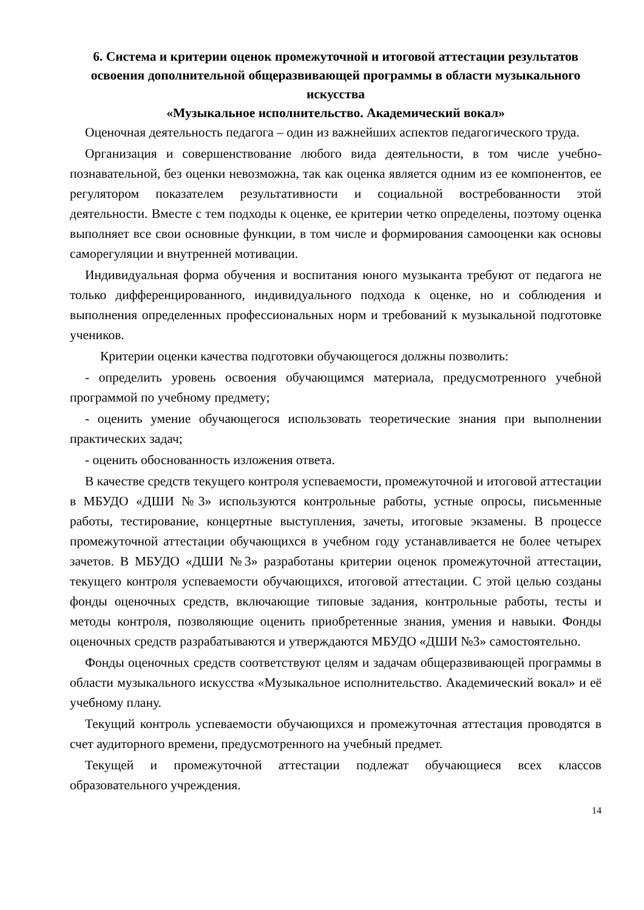6. Система и критерии оценок промежуточной и итоговой аттестации результатов освоения дополнительной общеразвивающей программы в области музыкального искусства
«Музыкальное исполнительство. Академический вокал»
Оценочная деятельность педагога – один из важнейших аспектов педагогического труда.
Организация и совершенствование любого вида деятельности, в том числе учебно-познавательной, без оценки невозможна, так как оценка является одним из ее компонентов, ее регулятором показателем результативности и социальной востребованности этой деятельности. Вместе с тем подходы к оценке, ее критерии четко определены, поэтому оценка выполняет все свои основные функции, в том числе и формирования самооценки как основы саморегуляции и внутренней мотивации.
Индивидуальная форма обучения и воспитания юного музыканта требуют от педагога не только дифференцированного, индивидуального подхода к оценке, но и соблюдения и выполнения определенных профессиональных норм и требований к музыкальной подготовке учеников.
Критерии оценки качества подготовки обучающегося должны позволить:
- определить уровень освоения обучающимся материала, предусмотренного учебной программой по учебному предмету;
- оценить умение обучающегося использовать теоретические знания при выполнении практических задач;
- оценить обоснованность изложения ответа.
В качестве средств текущего контроля успеваемости, промежуточной и итоговой аттестации в МБУДО «ДШИ №3» используются контрольные работы, устные опросы, письменные работы, тестирование, концертные выступления, зачеты, итоговые экзамены. В процессе промежуточной аттестации обучающихся в учебном году устанавливается не более четырех зачетов. В МБУДО «ДШИ №3» разработаны критерии оценок промежуточной аттестации, текущего контроля успеваемости обучающихся, итоговой аттестации. С этой целью созданы фонды оценочных средств, включающие типовые задания, контрольные работы, тесты и методы контроля, позволяющие оценить приобретенные знания, умения и навыки. Фонды оценочных средств разрабатываются и утверждаются МБУДО «ДШИ №3» самостоятельно.
Фонды оценочных средств соответствуют целям и задачам общеразвивающей программы в области музыкального искусства «Музыкальное исполнительство. Академический вокал» и её учебному плану.
Текущий контроль успеваемости обучающихся и промежуточная аттестация проводятся в счет аудиторного времени, предусмотренного на учебный предмет.
Текущей и промежуточной аттестации подлежат обучающиеся всех классов образовательного учреждения.
14